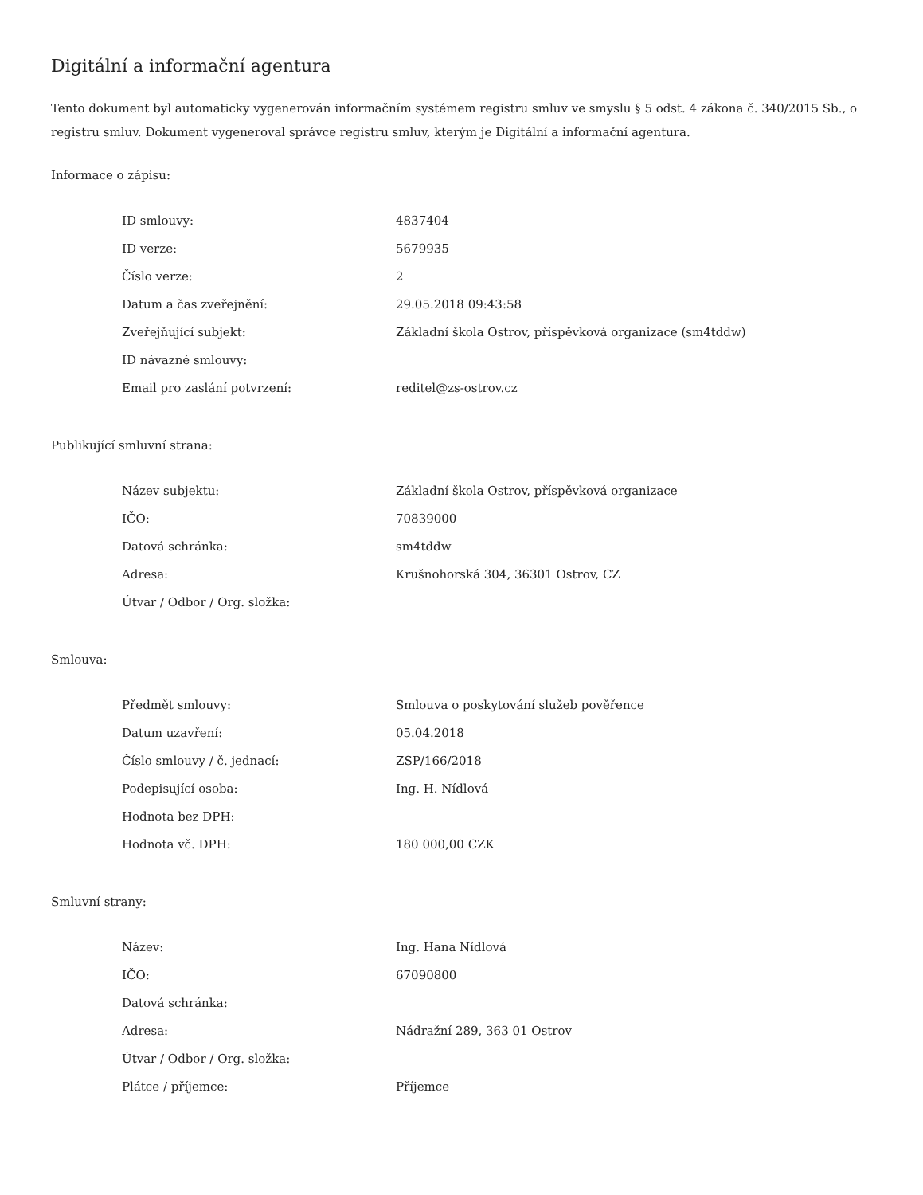Digitální a informační agentura
Tento dokument byl automaticky vygenerován informačním systémem registru smluv ve smyslu § 5 odst. 4 zákona č. 340/2015 Sb., o registru smluv. Dokument vygeneroval správce registru smluv, kterým je Digitální a informační agentura.
Informace o zápisu:
| ID smlouvy: | 4837404 |
| ID verze: | 5679935 |
| Číslo verze: | 2 |
| Datum a čas zveřejnění: | 29.05.2018 09:43:58 |
| Zveřejňující subjekt: | Základní škola Ostrov, příspěvková organizace (sm4tddw) |
| ID návazné smlouvy: | |
| Email pro zaslání potvrzení: | reditel@zs-ostrov.cz |
Publikující smluvní strana:
| Název subjektu: | Základní škola Ostrov, příspěvková organizace |
| IČO: | 70839000 |
| Datová schránka: | sm4tddw |
| Adresa: | Krušnohorská 304, 36301 Ostrov, CZ |
| Útvar / Odbor / Org. složka: | |
Smlouva:
| Předmět smlouvy: | Smlouva o poskytování služeb pověřence |
| Datum uzavření: | 05.04.2018 |
| Číslo smlouvy / č. jednací: | ZSP/166/2018 |
| Podepisující osoba: | Ing. H. Nídlová |
| Hodnota bez DPH: | |
| Hodnota vč. DPH: | 180 000,00 CZK |
Smluvní strany:
| Název: | Ing. Hana Nídlová |
| IČO: | 67090800 |
| Datová schránka: | |
| Adresa: | Nádražní 289, 363 01 Ostrov |
| Útvar / Odbor / Org. složka: | |
| Plátce / příjemce: | Příjemce |